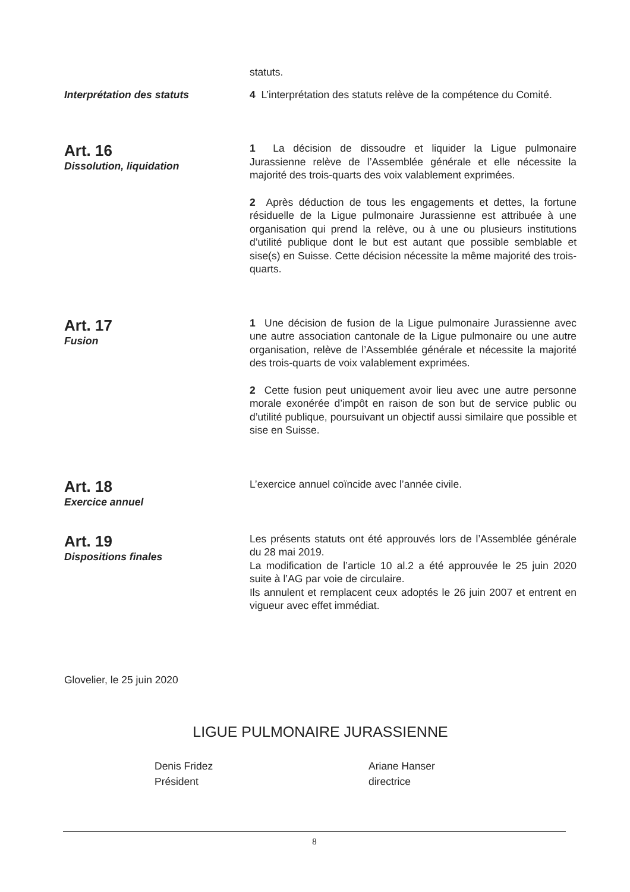statuts.
Interprétation des statuts
4 L’interprétation des statuts relève de la compétence du Comité.
Art. 16
Dissolution, liquidation
1 La décision de dissoudre et liquider la Ligue pulmonaire Jurassienne relève de l’Assemblée générale et elle nécessite la majorité des trois-quarts des voix valablement exprimées.
2 Après déduction de tous les engagements et dettes, la fortune résiduelle de la Ligue pulmonaire Jurassienne est attribuée à une organisation qui prend la relève, ou à une ou plusieurs institutions d’utilité publique dont le but est autant que possible semblable et sise(s) en Suisse. Cette décision nécessite la même majorité des trois-quarts.
Art. 17
Fusion
1 Une décision de fusion de la Ligue pulmonaire Jurassienne avec une autre association cantonale de la Ligue pulmonaire ou une autre organisation, relève de l’Assemblée générale et nécessite la majorité des trois-quarts de voix valablement exprimées.
2 Cette fusion peut uniquement avoir lieu avec une autre personne morale exonérée d’impôt en raison de son but de service public ou d’utilité publique, poursuivant un objectif aussi similaire que possible et sise en Suisse.
Art. 18
Exercice annuel
L’exercice annuel coïncide avec l’année civile.
Art. 19
Dispositions finales
Les présents statuts ont été approuvés lors de l’Assemblée générale du 28 mai 2019.
La modification de l’article 10 al.2 a été approuvée le 25 juin 2020 suite à l’AG par voie de circulaire.
Ils annulent et remplacent ceux adoptés le 26 juin 2007 et entrent en vigueur avec effet immédiat.
Glovelier, le 25 juin 2020
LIGUE PULMONAIRE JURASSIENNE
Denis Fridez
Président
Ariane Hanser
directrice
8